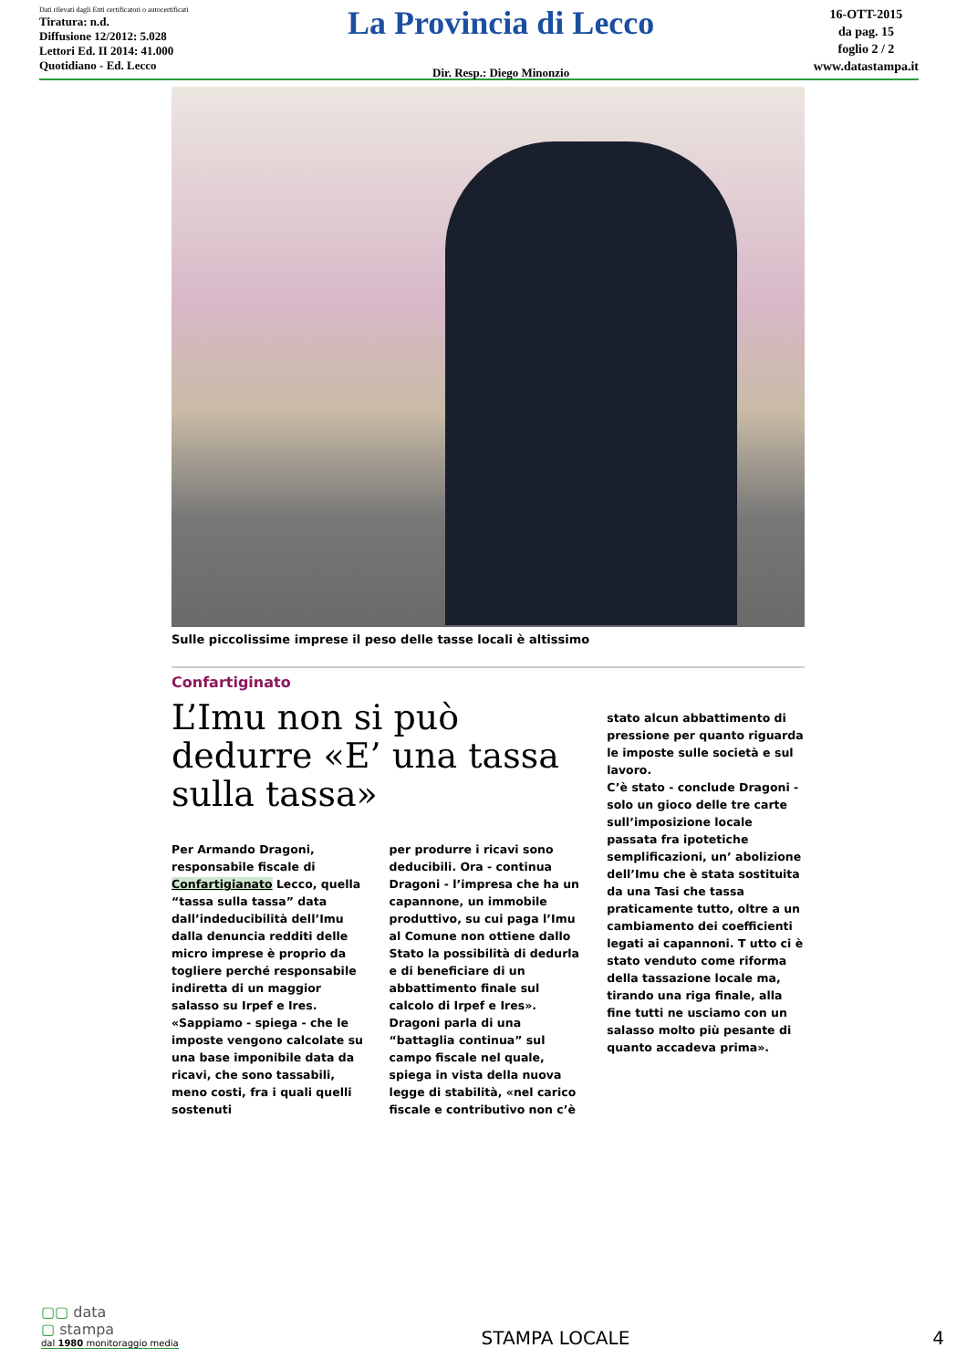Dati rilevati dagli Enti certificatori o autocertificati
Tiratura: n.d.
Diffusione 12/2012: 5.028
Lettori Ed. II 2014: 41.000
Quotidiano - Ed. Lecco
La Provincia di Lecco
Dir. Resp.: Diego Minonzio
16-OTT-2015
da pag. 15
foglio 2 / 2
www.datastampa.it
Sulle piccolissime imprese il peso delle tasse locali è altissimo
Confartiginato
L’Imu non si può dedurre «E’ una tassa sulla tassa»
Per Armando Dragoni, responsabile fiscale di Confartigianato Lecco, quella “tassa sulla tassa” data dall’indeducibilità dell’Imu dalla denuncia redditi delle micro imprese è proprio da togliere perché responsabile indiretta di un maggior salasso su Irpef e Ires.
«Sappiamo - spiega - che le imposte vengono calcolate su una base imponibile data da ricavi, che sono tassabili, meno costi, fra i quali quelli sostenuti
per produrre i ricavi sono deducibili. Ora - continua Dragoni - l’impresa che ha un capannone, un immobile produttivo, su cui paga l’Imu al Comune non ottiene dallo Stato la possibilità di dedurla e di beneficiare di un abbattimento finale sul calcolo di Irpef e Ires».
Dragoni parla di una “battaglia continua” sul campo fiscale nel quale, spiega in vista della nuova legge di stabilità, «nel carico fiscale e contributivo non c’è
stato alcun abbattimento di pressione per quanto riguarda le imposte sulle società e sul lavoro.
C’è stato - conclude Dragoni - solo un gioco delle tre carte sull’imposizione locale passata fra ipotetiche semplificazioni, un’ abolizione dell’Imu che è stata sostituita da una Tasi che tassa praticamente tutto, oltre a un cambiamento dei coefficienti legati ai capannoni. T utto ci è stato venduto come riforma della tassazione locale ma, tirando una riga finale, alla fine tutti ne usciamo con un salasso molto più pesante di quanto accadeva prima».
▢▢ data
▢ stampa
dal 1980 monitoraggio media
STAMPA LOCALE
4